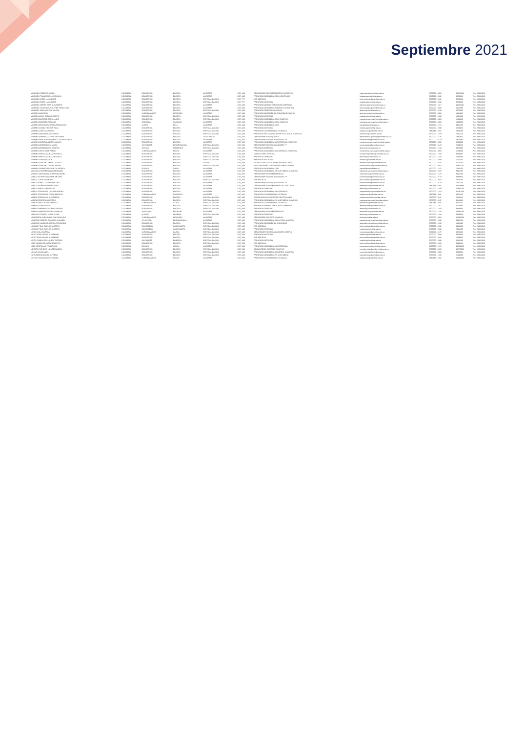Septiembre 2021
| MORALES PAREDES JORGE | COLOMBIA | BOGOTA D.C. | BOGOTA | MAESTRIA | CAT_A30 | DEPARTAMENTO DE MATEMATICAS (CAMPUS) | matematicas@unimilitar.edu.co | 6500000 - 3055 | 12170010 | Res 2996/2020 |
| MORALES POSADA NELLY BRISNHA | COLOMBIA | BOGOTA D.C. | BOGOTA | MAESTRIA | CAT_A30 | PREGRADO INGENIERIA CIVIL A DISTANCIA | icdistancia@unimilitar.edu.co | 7480333 - 6841 | 8150220 | Res 2996/2020 |
| MORALES RUBIO LUIS JORGE | COLOMBIA | BOGOTA D.C. | BOGOTA | ESPECIALIZACION | CAT_T77 | ESP. MEDICAS | posl.medicina@unimilitar.edu.co | 6500000 - 2042 | 6756330 | Res 2996/2020 |
| MORALES RUBIO LUIS JORGE | COLOMBIA | BOGOTA D.C. | BOGOTA | ESPECIALIZACION | CAT_T77 | PREGRADO MEDICINA | medicina@unimilitar.edu.co | 6500000 - 2048 | 6010000 | Res 2996/2020 |
| MORALES SIERRA JUAN ALEJANDRO | COLOMBIA | BOGOTA D.C. | BOGOTA | MAESTRIA | CAT_A30 | PREGRADO ADMINISTRACION DE EMPRESAS | administracion@unimilitar.edu.co | 6500000 - 1317 | 11326440 | Res 2996/2020 |
| MORALES VALENZUELA OLIVIER SEBASTIAN | COLOMBIA | BOGOTA D.C. | BOGOTA | MAESTRIA | CAT_A30 | PREGRADO INGENIERIA BIOMEDICA (CAMPUS) | ing.biomedica@unimilitar.edu.co | 6500000 - 3008 | 4824880 | Res 2996/2020 |
| MORALES VARGAS EDNA MILENA | COLOMBIA | BOGOTA D.C. | BOGOTA | ESPECIALIZACION | CAT_A30 | PREGRADO DERECHO (CAMPUS) | derecho@unimilitar.edu.co | 6500000 - 3199 | 3078480 | Res 2996/2020 |
| MORENO MAURICIO | COLOMBIA | CUNDINAMARCA | ZIPAQUIRA | MAESTRIA | CAT_A30 | PREGRADO ADMON DE LA SEGURIDAD CAMPUS | asso.campus@unimilitar.edu.co | 6500000 - 3093 | 4824880 | Res 2996/2020 |
| MORENO ARIAS CARLOS MARTIN | COLOMBIA | BOGOTA D.C. | BOGOTA | ESPECIALIZACION | CAT_A30 | PREGRADO MEDICINA | medicina@unimilitar.edu.co | 6500000 - 2048 | 4824880 | Res 2996/2020 |
| MORENO BARRETO DIANA LUCIA | COLOMBIA | BOGOTA D.C. | BOGOTA | ESPECIALIZACION | CAT_A30 | PREGRADO INGENIERIA CIVIL (CAMPUS) | ingenieria.campus@unimilitar.edu.co | 6500000 - 3008 | 4463680 | Res 2996/2020 |
| MORENO BARRETO RICHARD | COLOMBIA | CORDOBA | SAHAGUN | MAESTRIA | CAT_A30 | PREGRADO INGENIERIA CIVIL (CAMPUS) | ingenieria.campus@unimilitar.edu.co | 6500000 - 3008 | 4930080 | Res 2996/2020 |
| MORENO ESPINOSA CARLOS FRANCISCO | COLOMBIA | SUCRE | TOLU | MAESTRIA | CAT_A30 | PREGRADO INGENIERIA CIVIL | ingcivil@unimilitar.edu.co | 6500000 - 1276 | 8932780 | Res 2996/2020 |
| MORENO GOMEZ HECTOR RAUL | COLOMBIA | BOGOTA D.C. | BOGOTA | ESPECIALIZACION | CAT_A30 | PREGRADO MEDICINA | medicina@unimilitar.edu.co | 6500000 - 2048 | 3709600 | Res 2996/2020 |
| MORENO LOPEZ CAROLINA | COLOMBIA | BOGOTA D.C. | BOGOTA | ESPECIALIZACION | CAT_A30 | PREGRADO CONTADURIA A DISTANCIA | cpdistancia@unimilitar.edu.co | 7480333 - 6841 | 4848480 | Res 2996/2020 |
| MORENO MANCERA JOSE DAVID | COLOMBIA | BOGOTA D.C. | BOGOTA | ESPECIALIZACION | CAT_A30 | PREGRADO RELACIONES INTER Y ESTUDIOS POLITICOS | relinternal@unimilitar.edu.co | 6500000 - 1344 | 7647120 | Res 2996/2020 |
| MORENO MARENCO ASTRID ROSANNA | COLOMBIA | BOGOTA D.C. | BOGOTA | DOCTORADO | CAT_A30 | DEPARTAMENTO DE QUIMICA | departamento.quimica@unimilitar.edu.co | 6500000 - 1526 | 7982900 | Res 2996/2020 |
| MORENO MARULANDA MARIA CLAUDIA PATRICIA | COLOMBIA | BOGOTA D.C. | BOGOTA | MAESTRIA | CAT_A30 | DEPARTAMENTO DE HUMANIDADES *** | humanidades@unimilitar.edu.co | 6500000 - 3179 | 4824880 | Res 2996/2020 |
| MORENO MORENO ANDRES JULIAN | COLOMBIA | BOGOTA D.C. | BOGOTA | MAESTRIA | CAT_A30 | PREGRADO INGENIERIA MECATRONICA (CAMPUS) | mecatronica.campus@unimilitar.edu.co | 6500000 - 3009 | 3709600 | Res 2996/2020 |
| MORENO MORENO LINA MARIA | COLOMBIA | SANTANDER | BUCARAMANGA | ESPECIALIZACION | CAT_A30 | DEPARTAMENTO DE HUMANIDADES *** | humanidades@unimilitar.edu.co | 6500000 - 3179 | 7499120 | Res 2996/2020 |
| MORENO MORENO LUIS ASAPITO | COLOMBIA | BOYACA | TURMEQUE | ESPECIALIZACION | CAT_A30 | PREGRADO DERECHO | derecho@unimilitar.edu.co | 6500000 - 1244 | 5848960 | Res 2996/2020 |
| MORENO ORTIZ JUAN PABLO | COLOMBIA | CUNDINAMARCA | PACHO | MAESTRIA | CAT_A30 | PREGRADO INGENIERIA MECATRONICA (CAMPUS) | mecatronica.campus@unimilitar.edu.co | 6500000 - 3009 | 4463680 | Res 2996/2020 |
| MORENO PINEDA MARIA CONSUELO | COLOMBIA | BOGOTA D.C. | BOGOTA | ESPECIALIZACION | CAT_A30 | CONSULTORIO JURIDICO | consultorio.juridico@unimilitar.edu.co | 6500000 - 1239 | 5848960 | Res 2996/2020 |
| MORENO PINEDA MARIA CONSUELO | COLOMBIA | BOGOTA D.C. | BOGOTA | ESPECIALIZACION | CAT_A30 | PREGRADO DERECHO | derecho@unimilitar.edu.co | 6500000 - 1244 | 4463680 | Res 2996/2020 |
| MORENO SAENZ ROGER | COLOMBIA | BOGOTA D.C. | BOGOTA | ESPECIALIZACION | CAT_A30 | PREGRADO MEDICINA | medicina@unimilitar.edu.co | 6500000 - 2048 | 2012400 | Res 2996/2020 |
| MORENO SANCHEZ JAIME OCTAVIO | COLOMBIA | BOGOTA D.C. | BOGOTA | TECNICO | CAT_A30 | TECNOLOGIA ATENCION PRE HOSPITALARIA | medicina.social@unimilitar.edu.co | 6500000 - 3197 | 3771040 | Res 2996/2020 |
| MORENO SANCHEZ OSCAR JAVIER | COLOMBIA | BOGOTA D.C. | BOGOTA | ESPECIALIZACION | CAT_A30 | SECCION BIENESTAR UNIVERSITARIO CAMPUS | secsoc.bienestar@unimilitar.edu.co | 6500000 - 3310 | 11367520 | Res 2996/2020 |
| MORENO SARMIENTO CARLOS ANDRES | COLOMBIA | BOYACA | TUNJA | MAESTRIA | CAT_A30 | PREGRADO INGENIERIA CIVIL | ingcivil@unimilitar.edu.co | 6500000 - 1276 | 2782200 | Res 2996/2020 |
| MOSCOSO BARRERA WILLIAM DANIEL | COLOMBIA | BOGOTA D.C. | BOGOTA | MAESTRIA | CAT_A30 | PREGRADO INGENIERIA DE MULTIMEDIA (CAMPUS) | ingenieria.campus@unimilitar.edu.co | 6500000 - 3247 | 8932780 | Res 2996/2020 |
| MUNTE LOBATON WALTHER ALEJANDRO | COLOMBIA | BOGOTA D.C. | BOGOTA | MAESTRIA | CAT_A30 | DEPARTAMENTO DE MATEMATICAS | matematicas@unimilitar.edu.co | 6500000 - 1520 | 8932780 | Res 2996/2020 |
| MUÑOZ BUITRAGO DARWIN ARTURO | COLOMBIA | BOGOTA D.C. | BOGOTA | MAESTRIA | CAT_A30 | DEPARTAMENTO DE HUMANIDADES *** | humanidades@unimilitar.edu.co | 6500000 - 3179 | 5659960 | Res 2996/2020 |
| MUÑOZ CORTEZ HAROLD | COLOMBIA | BOGOTA D.C. | BOGOTA | ESPECIALIZACION | CAT_A30 | ESP. MEDICAS | posl.medicina@unimilitar.edu.co | 6500000 - 2042 | 4629760 | Res 2996/2020 |
| MUÑOZ MURILLO EDWIN ARTURO | COLOMBIA | BOGOTA D.C. | BOGOTA | MAESTRIA | CAT_A30 | DEPARTAMENTO DE HUMANIDADES *** | humanidades@unimilitar.edu.co | 6500000 - 3179 | 7647120 | Res 2996/2020 |
| MUÑOZ PATIÑO FABIAN RICARDO | COLOMBIA | BOGOTA D.C. | BOGOTA | MAESTRIA | CAT_A30 | DEPARTAMENTO DE MATEMATICAS - DIST 2012 | matematicas@unimilitar.edu.co | 7480333 - 6841 | 15028880 | Res 2996/2020 |
| MUÑOZ RUBIO JAIME ELKIN | COLOMBIA | BOGOTA D.C. | BOGOTA | MAESTRIA | CAT_A30 | PREGRADO DERECHO | derecho@unimilitar.edu.co | 6500000 - 1244 | 14991760 | Res 2996/2020 |
| MUÑOZ RODRIGUEZ LUIS ALEJANDRO | COLOMBIA | BOGOTA D.C. | BOGOTA | MAESTRIA | CAT_A30 | PREGRADO INGENIERIA MECATRONICA | ingmecatronica@unimilitar.edu.co | 6500000 - 1279 | 13797140 | Res 2996/2020 |
| MUÑOZ RODRIGUEZ YENNY MARILYN | COLOMBIA | CUNDINAMARCA | GUATAVITA | MAESTRIA | CAT_A30 | PREGRADO CONTADURIA A DISTANCIA | cpdistancia@unimilitar.edu.co | 7480333 - 6841 | 3622320 | Res 2996/2020 |
| MUÑOZ ZAPATA LUIS ALEJANDRO | COLOMBIA | BOGOTA D.C. | BOGOTA | ESPECIALIZACION | CAT_A30 | TECNOLOGIA ATENCION PRE HOSPITALARIA | medicina.social@unimilitar.edu.co | 6500000 - 3197 | 7224240 | Res 2996/2020 |
| MURCIA PEDREROS HECTOR | COLOMBIA | BOGOTA D.C. | BOGOTA | ESPECIALIZACION | CAT_A30 | PREGRADO INGENIERIA EN MULTIMEDIA (CAMPUS) | ingenieria.campus@unimilitar.edu.co | 6500000 - 3247 | 6841680 | Res 2996/2020 |
| MURCIA ORACOLANA TRINIDAD | COLOMBIA | CUNDINAMARCA | CAJICA | ESPECIALIZACION | CAT_A30 | PREGRADO CONTADURIA A DISTANCIA | cpdistancia@unimilitar.edu.co | 7480333 - 6841 | 6041120 | Res 2996/2020 |
| MURILLO JORGE ISAAC | COLOMBIA | BOGOTA D.C. | BOGOTA | ESPECIALIZACION | CAT_A30 | PREGRADO ADMINISTRACION DE EMPRESAS | administracion@unimilitar.edu.co | 6500000 - 1317 | 3078480 | Res 2996/2020 |
| MURILLO HERRERA MARTHA HELENA | COLOMBIA | BOGOTA D.C. | BOGOTA | ESPECIALIZACION | CAT_A30 | PREGRADO DERECHO | derecho@unimilitar.edu.co | 6500000 - 1244 | 5848960 | Res 2996/2020 |
| MURILLO MARTINEZ DORA LEONILDE | COLOMBIA | ANTIOQUIA | MEDELLIN | MAESTRIA | CAT_A30 | DEPARTAMENTO DE MATEMATICAS | matematicas@unimilitar.edu.co | 6500000 - 1520 | 14991760 | Res 2996/2020 |
| NARANJO DONADO NUBIA ELENA | COLOMBIA | QUINDIO | ARMENIA | ESPECIALIZACION | CAT_A30 | PREGRADO DERECHO | derecho@unimilitar.edu.co | 6500000 - 1244 | 5848960 | Res 2996/2020 |
| NAVARRETE QUECAMBO YANI CAROLINA | COLOMBIA | CUNDINAMARCA | ZIPAQUIRA | MAESTRIA | CAT_A30 | DEPARTAMENTO FISICA (CAMPUS) | fisica@unimilitar.edu.co | 6500000 - 3053 | 14591000 | Res 2996/2020 |
| NAVARRO ROMERO OLGA DEL CARMEN | COLOMBIA | ATLANTICO | BARRANQUILLA | MAESTRIA | CAT_A30 | PREGRADO INGENIERIA INDUSTRIAL (CAMPUS) | ingenieria.campus@unimilitar.edu.co | 6500000 - 3248 | 8932780 | Res 2996/2020 |
| NAVARRO SANCHEZ MANUEL FERNANDO | COLOMBIA | BOGOTA D.C. | BOGOTA | ESPECIALIZACION | CAT_A30 | PREGRADO ADMON DE LA SEGURIDAD | seguridad.integral@unimilitar.edu.co | 6500000 - 1346 | 4824880 | Res 2996/2020 |
| NIEBLES POLO CARLOS ALBERTO | COLOMBIA | MAGDALENA | SANTA MARTA | ESPECIALIZACION | CAT_A30 | ESP. MEDICAS | posl.medicina@unimilitar.edu.co | 6500000 - 2042 | 3622320 | Res 2996/2020 |
| NIEBLES POLO CARLOS ALBERTO | COLOMBIA | MAGDALENA | SANTA MARTA | ESPECIALIZACION | CAT_A30 | PREGRADO MEDICINA | medicina@unimilitar.edu.co | 6500000 - 2048 | 7804200 | Res 2996/2020 |
| NIETO AYALA MARTHA | COLOMBIA | CUNDINAMARCA | CAJICA | ESPECIALIZACION | CAT_A30 | DEPARTAMENTO DE HUMANIDADES CAMPUS | humanidades@unimilitar.edu.co | 6500000 - 3179 | 3078480 | Res 2996/2020 |
| NIETO BONILLA LUIS ALEJANDRO | COLOMBIA | BOGOTA D.C. | BOGOTA | ESPECIALIZACION | CAT_A30 | PREGRADO MEDICINA | medicina@unimilitar.edu.co | 6500000 - 2048 | 3819600 | Res 2996/2020 |
| NIETO BONILLA LUIS ALEJANDRO | COLOMBIA | BOGOTA D.C. | BOGOTA | ESPECIALIZACION | CAT_A30 | ESP. MEDICAS | posl.medicina@unimilitar.edu.co | 6500000 - 2042 | 7409920 | Res 2996/2020 |
| NIETO GONZALEZ CLAUDIA PATRICIA | COLOMBIA | SANTANDER | BARBOSA | ESPECIALIZACION | CAT_A30 | PREGRADO MEDICINA | medicina@unimilitar.edu.co | 6500000 - 2048 | 2012400 | Res 2996/2020 |
| NIÑO GONZALEZ JORGE ERNESTO | COLOMBIA | BOGOTA D.C. | BOGOTA | ESPECIALIZACION | CAT_A30 | ESP. MEDICAS | posl.medicina@unimilitar.edu.co | 6500000 - 2042 | 5966480 | Res 2996/2020 |
| NIÑO SIERRA LUIS FRANCISCO | COLOMBIA | BOYACA | NOBSA | MAESTRIA | CAT_A30 | PREGRADO INGENIERIA MECATRONICA | ingmecatronica@unimilitar.edu.co | 6500000 - 1279 | 16702920 | Res 2996/2020 |
| NOREÑA PACHECO LUIS FERNANDO | COLOMBIA | BOGOTA D.C. | BOGOTA | ESPECIALIZACION | CAT_A30 | CONSULTORIO JURIDICO (CAMPUS) | consultorio.juridico@unimilitar.edu.co | 6500000 - 3206 | 12775960 | Res 2996/2020 |
| NOSSA SILVA DANIEL | COLOMBIA | BOGOTA D.C. | BOGOTA | ESPECIALIZACION | CAT_A30 | PREGRADO INGENIERIA AMBIENTAL (CAMPUS) | ing.ambiental@unimilitar.edu.co | 6500000 - 3008 | 8619520 | Res 2996/2020 |
| NOVA PARDO MIGUEL ALFREDO | COLOMBIA | BOGOTA D.C. | BOGOTA | ESPECIALIZACION | CAT_A30 | PREGRADO INGENIERIA EN MULTIMEDIA | ingmultimedia@unimilitar.edu.co | 6500000 - 1293 | 4463680 | Res 2996/2020 |
| NOVOA GUZMAN NANCY YADIRA | COLOMBIA | CUNDINAMARCA | PACHO | MAESTRIA | CAT_A30 | PREGRADO CONTADURIA A DISTANCIA | cpdistancia@unimilitar.edu.co | 7480333 - 6841 | 10866960 | Res 2996/2020 |